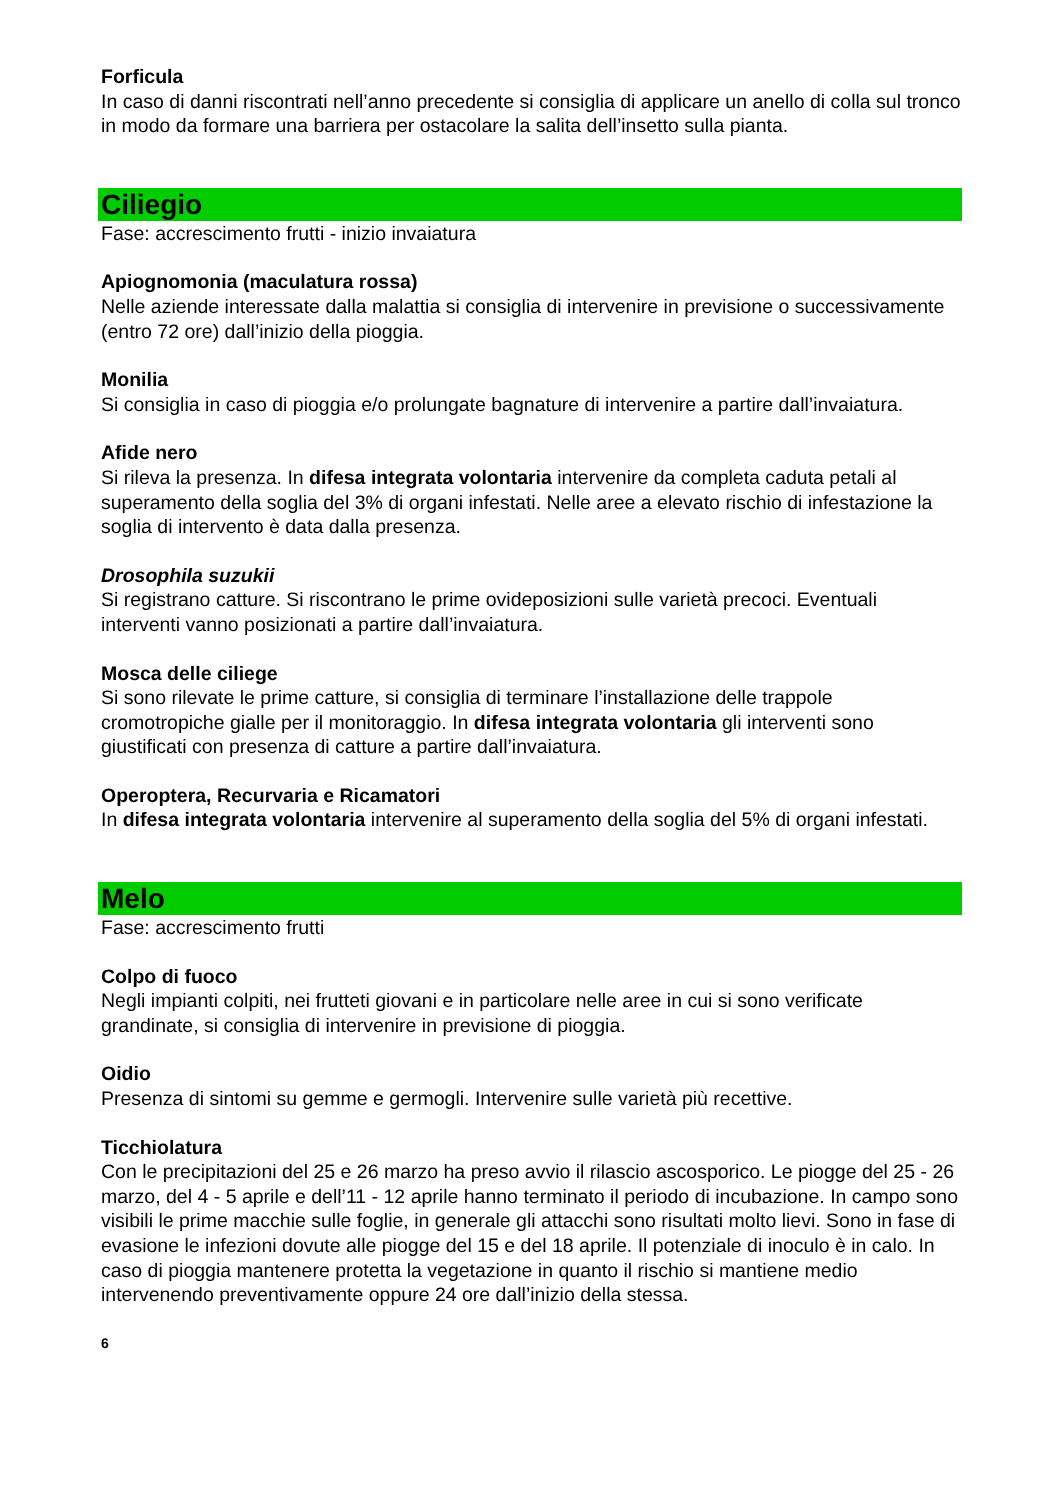Forficula
In caso di danni riscontrati nell’anno precedente si consiglia di applicare un anello di colla sul tronco in modo da formare una barriera per ostacolare la salita dell’insetto sulla pianta.
Ciliegio
Fase: accrescimento frutti - inizio invaiatura
Apiognomonia (maculatura rossa)
Nelle aziende interessate dalla malattia si consiglia di intervenire in previsione o successivamente (entro 72 ore) dall’inizio della pioggia.
Monilia
Si consiglia in caso di pioggia e/o prolungate bagnature di intervenire a partire dall’invaiatura.
Afide nero
Si rileva la presenza. In difesa integrata volontaria intervenire da completa caduta petali al superamento della soglia del 3% di organi infestati. Nelle aree a elevato rischio di infestazione la soglia di intervento è data dalla presenza.
Drosophila suzukii
Si registrano catture. Si riscontrano le prime ovideposizioni sulle varietà precoci. Eventuali interventi vanno posizionati a partire dall’invaiatura.
Mosca delle ciliege
Si sono rilevate le prime catture, si consiglia di terminare l’installazione delle trappole cromotropiche gialle per il monitoraggio. In difesa integrata volontaria gli interventi sono giustificati con presenza di catture a partire dall’invaiatura.
Operoptera, Recurvaria e Ricamatori
In difesa integrata volontaria intervenire al superamento della soglia del 5% di organi infestati.
Melo
Fase: accrescimento frutti
Colpo di fuoco
Negli impianti colpiti, nei frutteti giovani e in particolare nelle aree in cui si sono verificate grandinate, si consiglia di intervenire in previsione di pioggia.
Oidio
Presenza di sintomi su gemme e germogli. Intervenire sulle varietà più recettive.
Ticchiolatura
Con le precipitazioni del 25 e 26 marzo ha preso avvio il rilascio ascosporico. Le piogge del 25 - 26 marzo, del 4 - 5 aprile e dell’11 - 12 aprile hanno terminato il periodo di incubazione. In campo sono visibili le prime macchie sulle foglie, in generale gli attacchi sono risultati molto lievi. Sono in fase di evasione le infezioni dovute alle piogge del 15 e del 18 aprile. Il potenziale di inoculo è in calo. In caso di pioggia mantenere protetta la vegetazione in quanto il rischio si mantiene medio intervenendo preventivamente oppure 24 ore dall’inizio della stessa.
6